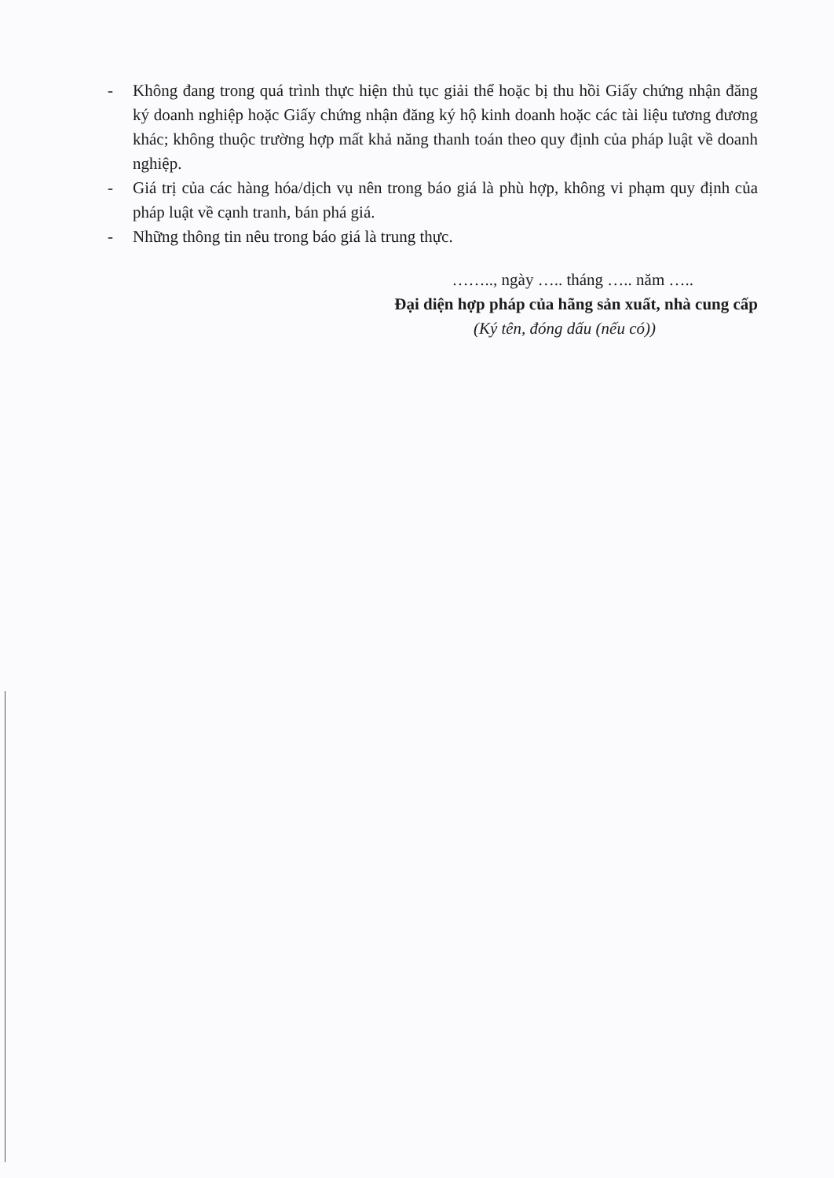- Không đang trong quá trình thực hiện thủ tục giải thể hoặc bị thu hồi Giấy chứng nhận đăng ký doanh nghiệp hoặc Giấy chứng nhận đăng ký hộ kinh doanh hoặc các tài liệu tương đương khác; không thuộc trường hợp mất khả năng thanh toán theo quy định của pháp luật về doanh nghiệp.
- Giá trị của các hàng hóa/dịch vụ nên trong báo giá là phù hợp, không vi phạm quy định của pháp luật về cạnh tranh, bán phá giá.
- Những thông tin nêu trong báo giá là trung thực.
…….., ngày ….. tháng ….. năm …..
Đại diện hợp pháp của hãng sản xuất, nhà cung cấp
(Ký tên, đóng dấu (nếu có))